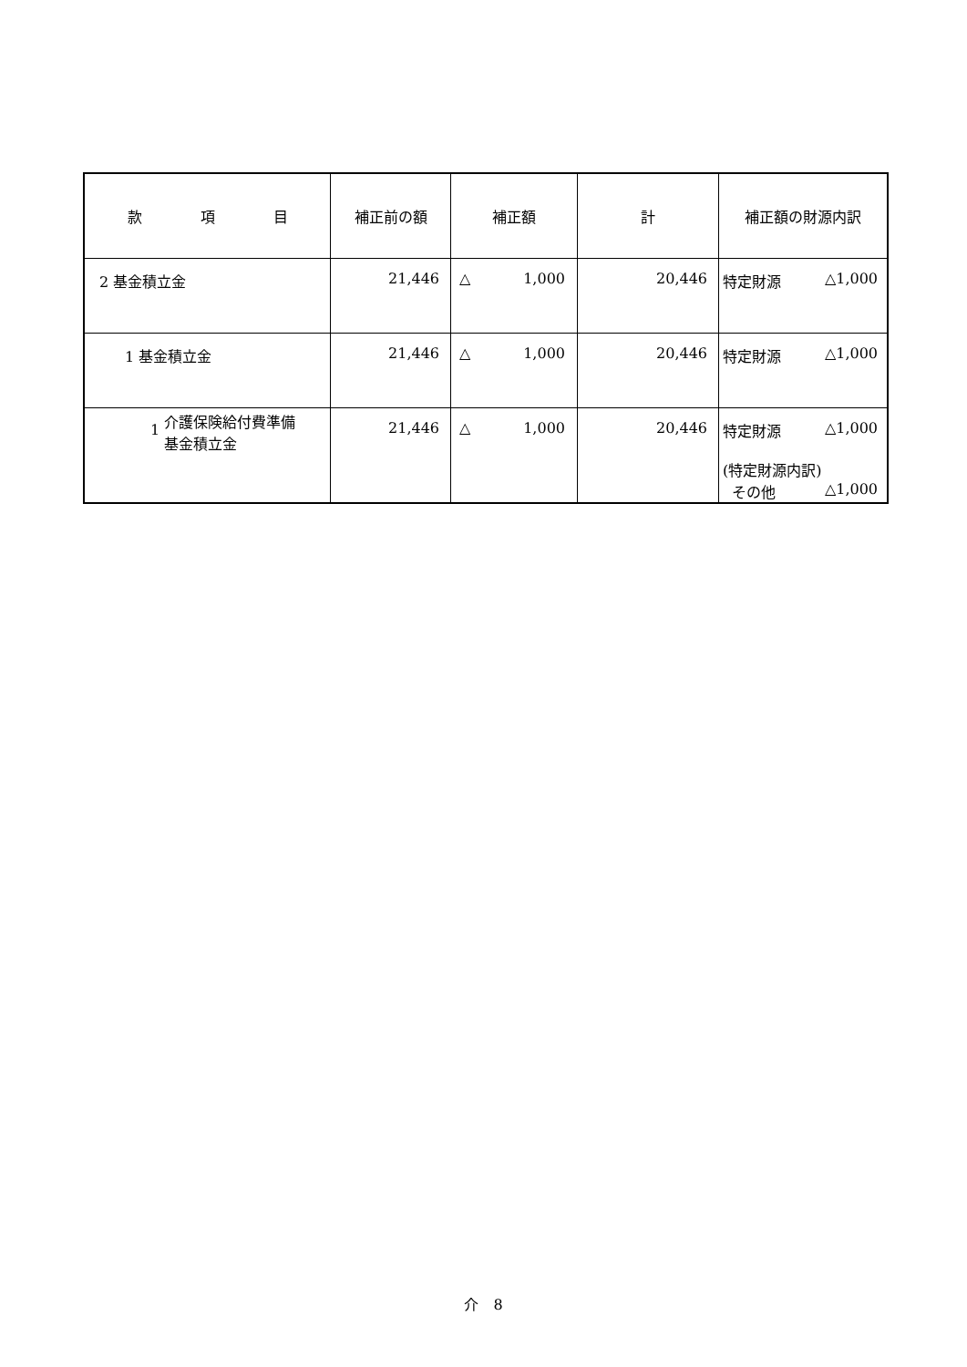| 款 項 目 | 補正前の額 | 補正額 | 計 | 補正額の財源内訳 |
| --- | --- | --- | --- | --- |
| 2 基金積立金 | 21,446 | △ 1,000 | 20,446 | 特定財源 △1,000 |
| 1 基金積立金 | 21,446 | △ 1,000 | 20,446 | 特定財源 △1,000 |
| 1 介護保険給付費準備 基金積立金 | 21,446 | △ 1,000 | 20,446 | 特定財源 △1,000 (特定財源内訳) その他 △1,000 |
介　8